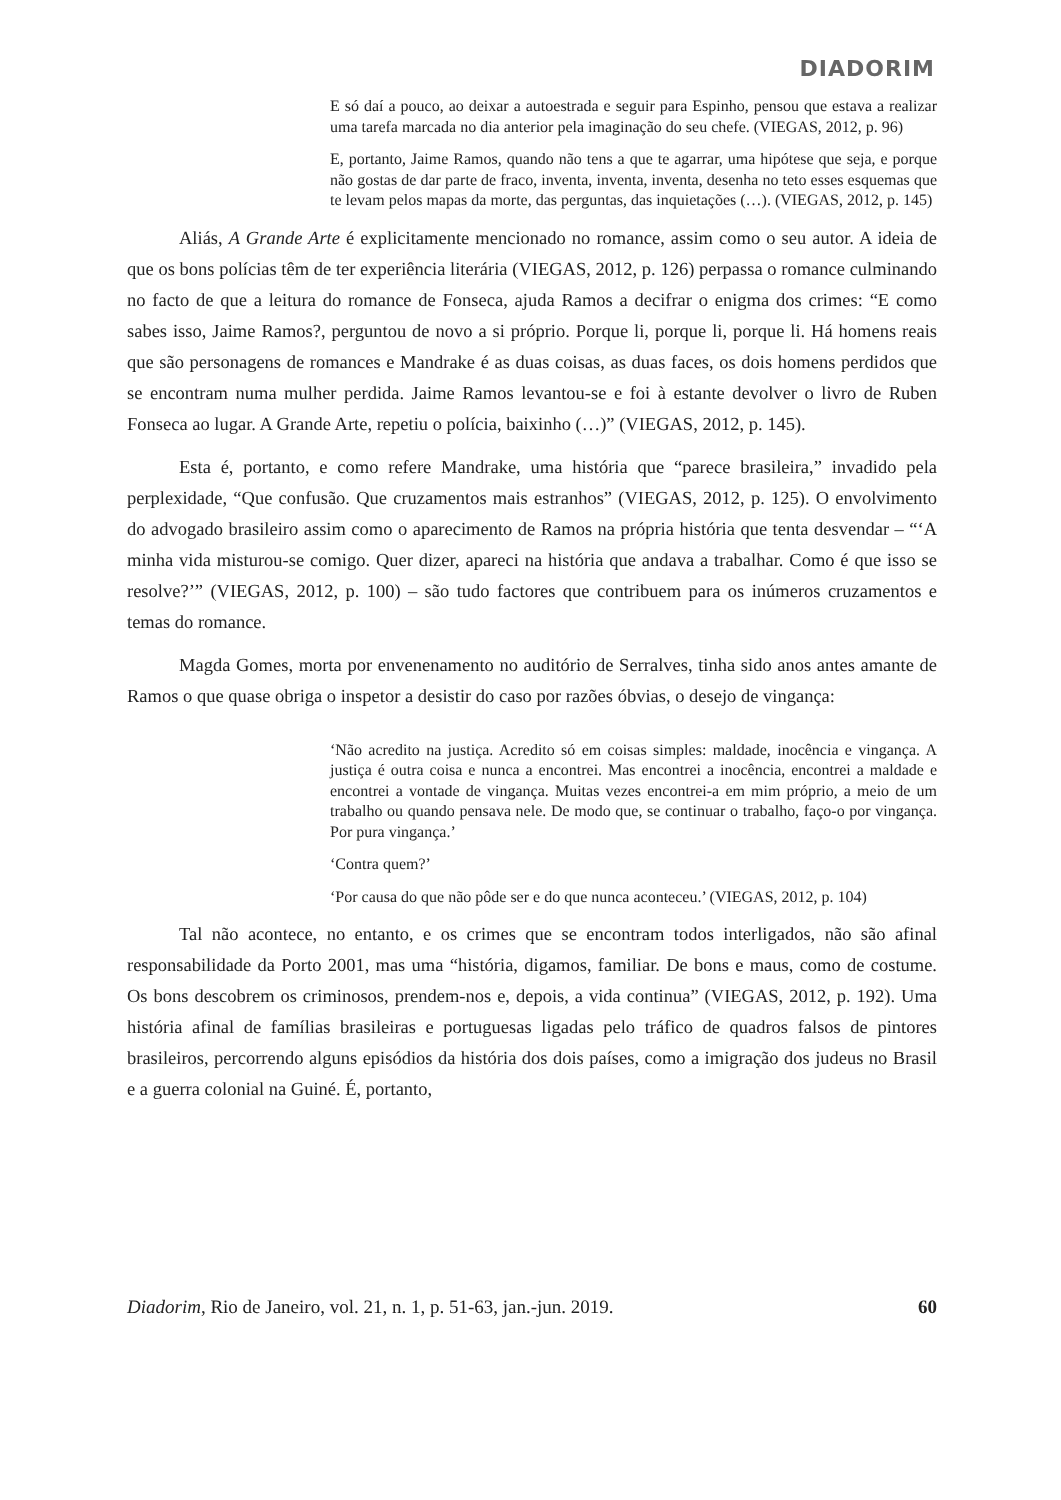DIADORIM
E só daí a pouco, ao deixar a autoestrada e seguir para Espinho, pensou que estava a realizar uma tarefa marcada no dia anterior pela imaginação do seu chefe. (VIEGAS, 2012, p. 96)
E, portanto, Jaime Ramos, quando não tens a que te agarrar, uma hipótese que seja, e porque não gostas de dar parte de fraco, inventa, inventa, inventa, desenha no teto esses esquemas que te levam pelos mapas da morte, das perguntas, das inquietações (…). (VIEGAS, 2012, p. 145)
Aliás, A Grande Arte é explicitamente mencionado no romance, assim como o seu autor. A ideia de que os bons polícias têm de ter experiência literária (VIEGAS, 2012, p. 126) perpassa o romance culminando no facto de que a leitura do romance de Fonseca, ajuda Ramos a decifrar o enigma dos crimes: “E como sabes isso, Jaime Ramos?, perguntou de novo a si próprio. Porque li, porque li, porque li. Há homens reais que são personagens de romances e Mandrake é as duas coisas, as duas faces, os dois homens perdidos que se encontram numa mulher perdida. Jaime Ramos levantou-se e foi à estante devolver o livro de Ruben Fonseca ao lugar. A Grande Arte, repetiu o polícia, baixinho (…)” (VIEGAS, 2012, p. 145).
Esta é, portanto, e como refere Mandrake, uma história que “parece brasileira,” invadido pela perplexidade, “Que confusão. Que cruzamentos mais estranhos” (VIEGAS, 2012, p. 125). O envolvimento do advogado brasileiro assim como o aparecimento de Ramos na própria história que tenta desvendar – “‘A minha vida misturou-se comigo. Quer dizer, apareci na história que andava a trabalhar. Como é que isso se resolve?’” (VIEGAS, 2012, p. 100) – são tudo factores que contribuem para os inúmeros cruzamentos e temas do romance.
Magda Gomes, morta por envenenamento no auditório de Serralves, tinha sido anos antes amante de Ramos o que quase obriga o inspetor a desistir do caso por razões óbvias, o desejo de vingança:
‘Não acredito na justiça. Acredito só em coisas simples: maldade, inocência e vingança. A justiça é outra coisa e nunca a encontrei. Mas encontrei a inocência, encontrei a maldade e encontrei a vontade de vingança. Muitas vezes encontrei-a em mim próprio, a meio de um trabalho ou quando pensava nele. De modo que, se continuar o trabalho, faço-o por vingança. Por pura vingança.’
‘Contra quem?’
‘Por causa do que não pôde ser e do que nunca aconteceu.’ (VIEGAS, 2012, p. 104)
Tal não acontece, no entanto, e os crimes que se encontram todos interligados, não são afinal responsabilidade da Porto 2001, mas uma “história, digamos, familiar. De bons e maus, como de costume. Os bons descobrem os criminosos, prendem-nos e, depois, a vida continua” (VIEGAS, 2012, p. 192). Uma história afinal de famílias brasileiras e portuguesas ligadas pelo tráfico de quadros falsos de pintores brasileiros, percorrendo alguns episódios da história dos dois países, como a imigração dos judeus no Brasil e a guerra colonial na Guiné. É, portanto,
Diadorim, Rio de Janeiro, vol. 21, n. 1, p. 51-63, jan.-jun. 2019. 60